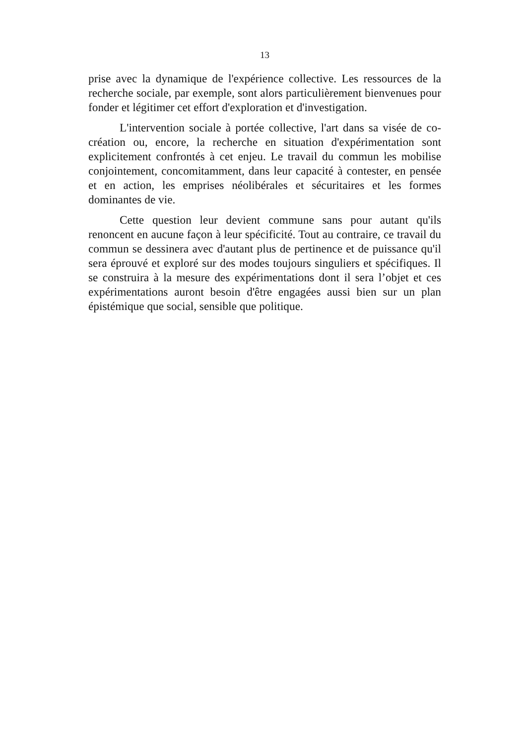13
prise avec la dynamique de l'expérience collective. Les ressources de la recherche sociale, par exemple, sont alors particulièrement bienvenues pour fonder et légitimer cet effort d'exploration et d'investigation.
L'intervention sociale à portée collective, l'art dans sa visée de co-création ou, encore, la recherche en situation d'expérimentation sont explicitement confrontés à cet enjeu. Le travail du commun les mobilise conjointement, concomitamment, dans leur capacité à contester, en pensée et en action, les emprises néolibérales et sécuritaires et les formes dominantes de vie.
Cette question leur devient commune sans pour autant qu'ils renoncent en aucune façon à leur spécificité. Tout au contraire, ce travail du commun se dessinera avec d'autant plus de pertinence et de puissance qu'il sera éprouvé et exploré sur des modes toujours singuliers et spécifiques. Il se construira à la mesure des expérimentations dont il sera l’objet et ces expérimentations auront besoin d'être engagées aussi bien sur un plan épistémique que social, sensible que politique.